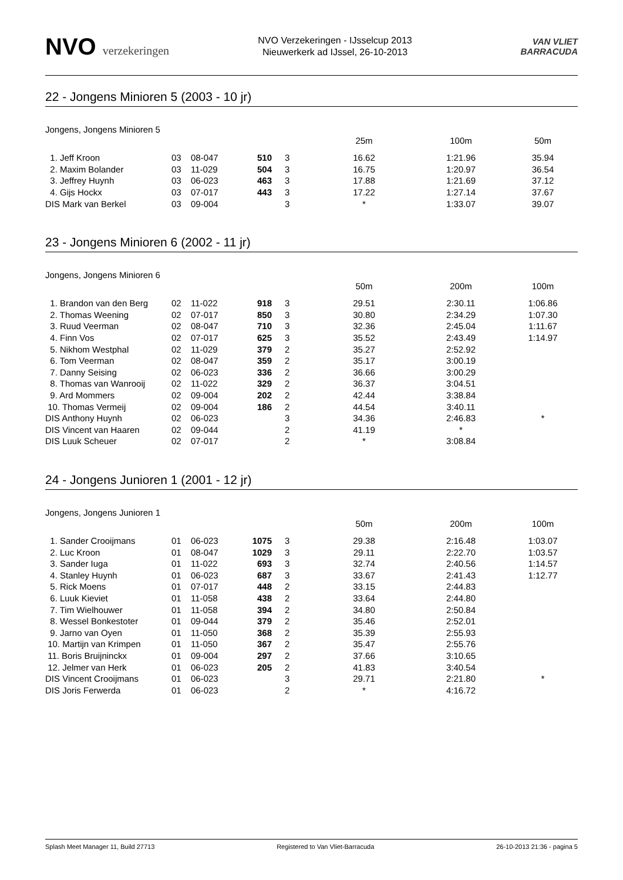NVO verzekeringen
NVO Verzekeringen - IJsselcup 2013
Nieuwerkerk ad IJssel, 26-10-2013
VAN VLIET
BARRACUDA
22 - Jongens Minioren 5 (2003 - 10 jr)
Jongens, Jongens Minioren 5
| | | | | | 25m | 100m | 50m |
| 1. Jeff Kroon | 03 | 08-047 | 510 | 3 | 16.62 | 1:21.96 | 35.94 |
| 2. Maxim Bolander | 03 | 11-029 | 504 | 3 | 16.75 | 1:20.97 | 36.54 |
| 3. Jeffrey Huynh | 03 | 06-023 | 463 | 3 | 17.88 | 1:21.69 | 37.12 |
| 4. Gijs Hockx | 03 | 07-017 | 443 | 3 | 17.22 | 1:27.14 | 37.67 |
| DIS Mark van Berkel | 03 | 09-004 | | 3 | * | 1:33.07 | 39.07 |
23 - Jongens Minioren 6 (2002 - 11 jr)
Jongens, Jongens Minioren 6
| | | | | | 50m | 200m | 100m |
| 1. Brandon van den Berg | 02 | 11-022 | 918 | 3 | 29.51 | 2:30.11 | 1:06.86 |
| 2. Thomas Weening | 02 | 07-017 | 850 | 3 | 30.80 | 2:34.29 | 1:07.30 |
| 3. Ruud Veerman | 02 | 08-047 | 710 | 3 | 32.36 | 2:45.04 | 1:11.67 |
| 4. Finn Vos | 02 | 07-017 | 625 | 3 | 35.52 | 2:43.49 | 1:14.97 |
| 5. Nikhom Westphal | 02 | 11-029 | 379 | 2 | 35.27 | 2:52.92 | |
| 6. Tom Veerman | 02 | 08-047 | 359 | 2 | 35.17 | 3:00.19 | |
| 7. Danny Seising | 02 | 06-023 | 336 | 2 | 36.66 | 3:00.29 | |
| 8. Thomas van Wanrooij | 02 | 11-022 | 329 | 2 | 36.37 | 3:04.51 | |
| 9. Ard Mommers | 02 | 09-004 | 202 | 2 | 42.44 | 3:38.84 | |
| 10. Thomas Vermeij | 02 | 09-004 | 186 | 2 | 44.54 | 3:40.11 | |
| DIS Anthony Huynh | 02 | 06-023 | | 3 | 34.36 | 2:46.83 | * |
| DIS Vincent van Haaren | 02 | 09-044 | | 2 | 41.19 | * | |
| DIS Luuk Scheuer | 02 | 07-017 | | 2 | * | 3:08.84 | |
24 - Jongens Junioren 1 (2001 - 12 jr)
Jongens, Jongens Junioren 1
| | | | | | 50m | 200m | 100m |
| 1. Sander Crooijmans | 01 | 06-023 | 1075 | 3 | 29.38 | 2:16.48 | 1:03.07 |
| 2. Luc Kroon | 01 | 08-047 | 1029 | 3 | 29.11 | 2:22.70 | 1:03.57 |
| 3. Sander Iuga | 01 | 11-022 | 693 | 3 | 32.74 | 2:40.56 | 1:14.57 |
| 4. Stanley Huynh | 01 | 06-023 | 687 | 3 | 33.67 | 2:41.43 | 1:12.77 |
| 5. Rick Moens | 01 | 07-017 | 448 | 2 | 33.15 | 2:44.83 | |
| 6. Luuk Kieviet | 01 | 11-058 | 438 | 2 | 33.64 | 2:44.80 | |
| 7. Tim Wielhouwer | 01 | 11-058 | 394 | 2 | 34.80 | 2:50.84 | |
| 8. Wessel Bonkestoter | 01 | 09-044 | 379 | 2 | 35.46 | 2:52.01 | |
| 9. Jarno van Oyen | 01 | 11-050 | 368 | 2 | 35.39 | 2:55.93 | |
| 10. Martijn van Krimpen | 01 | 11-050 | 367 | 2 | 35.47 | 2:55.76 | |
| 11. Boris Bruijninckx | 01 | 09-004 | 297 | 2 | 37.66 | 3:10.65 | |
| 12. Jelmer van Herk | 01 | 06-023 | 205 | 2 | 41.83 | 3:40.54 | |
| DIS Vincent Crooijmans | 01 | 06-023 | | 3 | 29.71 | 2:21.80 | * |
| DIS Joris Ferwerda | 01 | 06-023 | | 2 | * | 4:16.72 | |
Splash Meet Manager 11, Build 27713 Registered to Van Vliet-Barracuda 26-10-2013 21:36 - pagina 5